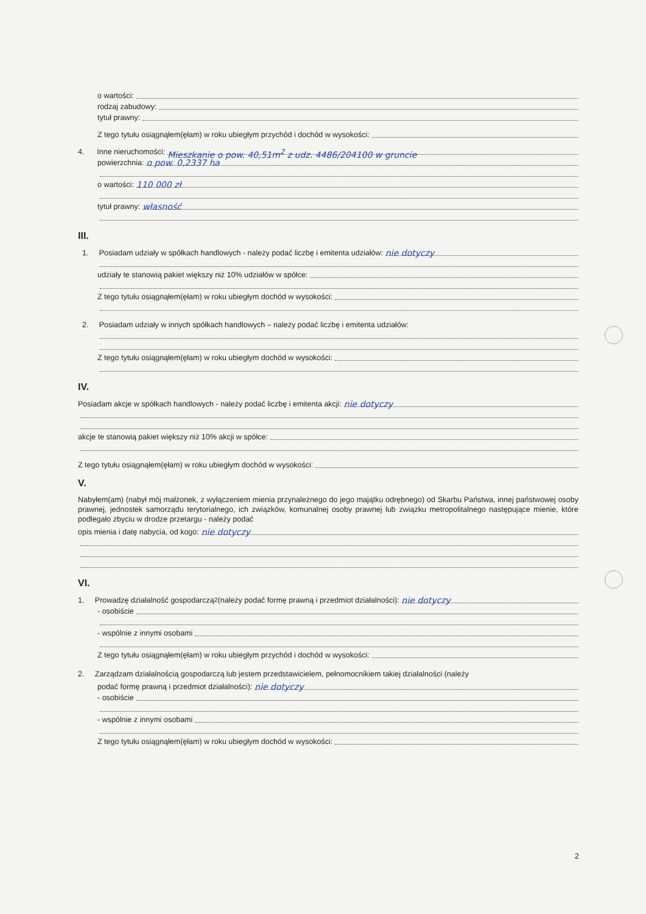o wartości:
rodzaj zabudowy:
tytuł prawny:
Z tego tytułu osiągnąłem(ęłam) w roku ubiegłym przychód i dochód w wysokości:
4. Inne nieruchomości: Mieszkanie o pow. 40,51m<sup>2</sup> z udz. 4486/204100 w gruncie
powierzchnia: o pow. 0,2337 ha
o wartości: 110 000 zł
tytuł prawny: własność
III.
1. Posiadam udziały w spółkach handlowych - należy podać liczbę i emitenta udziałów: nie dotyczy
udziały te stanowią pakiet większy niż 10% udziałów w spółce:
Z tego tytułu osiągnąłem(ęłam) w roku ubiegłym dochód w wysokości:
2. Posiadam udziały w innych spółkach handlowych – należy podać liczbę i emitenta udziałów:
Z tego tytułu osiągnąłem(ęłam) w roku ubiegłym dochód w wysokości:
IV.
Posiadam akcje w spółkach handlowych - należy podać liczbę i emitenta akcji: nie dotyczy
akcje te stanowią pakiet większy niż 10% akcji w spółce:
Z tego tytułu osiągnąłem(ęłam) w roku ubiegłym dochód w wysokości:
V.
Nabyłem(am) (nabył mój małżonek, z wyłączeniem mienia przynależnego do jego majątku odrębnego) od Skarbu Państwa, innej państwowej osoby prawnej, jednostek samorządu terytorialnego, ich związków, komunalnej osoby prawnej lub związku metropolitalnego następujące mienie, które podlegało zbyciu w drodze przetargu - należy podać
opis mienia i datę nabycia, od kogo: nie dotyczy
VI.
1. Prowadzę działalność gospodarczą<sup>2</sup> (należy podać formę prawną i przedmiot działalności): nie dotyczy
- osobiście
- wspólnie z innymi osobami
Z tego tytułu osiągnąłem(ęłam) w roku ubiegłym przychód i dochód w wysokości:
2. Zarządzam działalnością gospodarczą lub jestem przedstawicielem, pełnomocnikiem takiej działalności (należy
podać formę prawną i przedmiot działalności): nie dotyczy
- osobiście
- wspólnie z innymi osobami
Z tego tytułu osiągnąłem(ęłam) w roku ubiegłym dochód w wysokości:
2